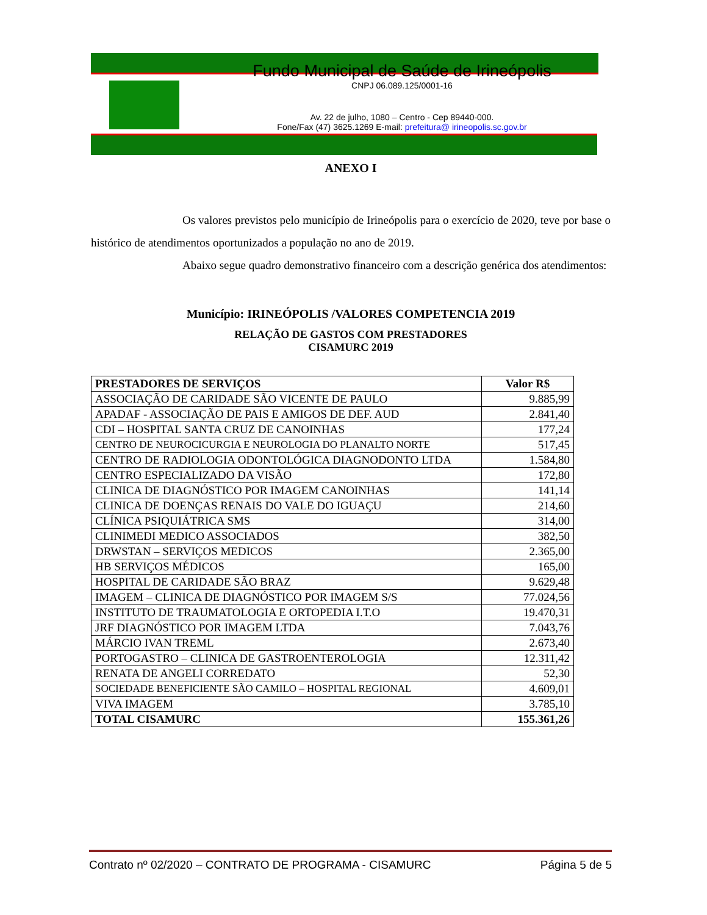Fundo Municipal de Saúde de Irineópolis
CNPJ 06.089.125/0001-16
Av. 22 de julho, 1080 – Centro - Cep 89440-000.
Fone/Fax (47) 3625.1269 E-mail: prefeitura@ irineopolis.sc.gov.br
ANEXO I
Os valores previstos pelo município de Irineópolis para o exercício de 2020, teve por base o histórico de atendimentos oportunizados a população no ano de 2019.
Abaixo segue quadro demonstrativo financeiro com a descrição genérica dos atendimentos:
Município: IRINEÓPOLIS /VALORES COMPETENCIA 2019
RELAÇÃO DE GASTOS COM PRESTADORES
CISAMURC 2019
| PRESTADORES DE SERVIÇOS | Valor R$ |
| --- | --- |
| ASSOCIAÇÃO DE CARIDADE SÃO VICENTE DE PAULO | 9.885,99 |
| APADAF - ASSOCIAÇÃO DE PAIS E AMIGOS DE DEF. AUD | 2.841,40 |
| CDI – HOSPITAL SANTA CRUZ DE CANOINHAS | 177,24 |
| CENTRO DE NEUROCICURGIA E NEUROLOGIA DO PLANALTO NORTE | 517,45 |
| CENTRO DE RADIOLOGIA ODONTOLÓGICA DIAGNODONTO LTDA | 1.584,80 |
| CENTRO ESPECIALIZADO DA VISÃO | 172,80 |
| CLINICA DE DIAGNÓSTICO POR IMAGEM CANOINHAS | 141,14 |
| CLINICA DE DOENÇAS RENAIS DO VALE DO IGUAÇU | 214,60 |
| CLÍNICA PSIQUIÁTRICA SMS | 314,00 |
| CLINIMEDI MEDICO ASSOCIADOS | 382,50 |
| DRWSTAN – SERVIÇOS MEDICOS | 2.365,00 |
| HB SERVIÇOS MÉDICOS | 165,00 |
| HOSPITAL DE CARIDADE SÃO BRAZ | 9.629,48 |
| IMAGEM – CLINICA DE DIAGNÓSTICO POR IMAGEM S/S | 77.024,56 |
| INSTITUTO DE TRAUMATOLOGIA E ORTOPEDIA I.T.O | 19.470,31 |
| JRF DIAGNÓSTICO POR IMAGEM LTDA | 7.043,76 |
| MÁRCIO IVAN TREML | 2.673,40 |
| PORTOGASTRO – CLINICA DE GASTROENTEROLOGIA | 12.311,42 |
| RENATA DE ANGELI CORREDATO | 52,30 |
| SOCIEDADE BENEFICIENTE SÃO CAMILO – HOSPITAL REGIONAL | 4.609,01 |
| VIVA IMAGEM | 3.785,10 |
| TOTAL CISAMURC | 155.361,26 |
Contrato nº 02/2020 – CONTRATO DE PROGRAMA - CISAMURC Página 5 de 5